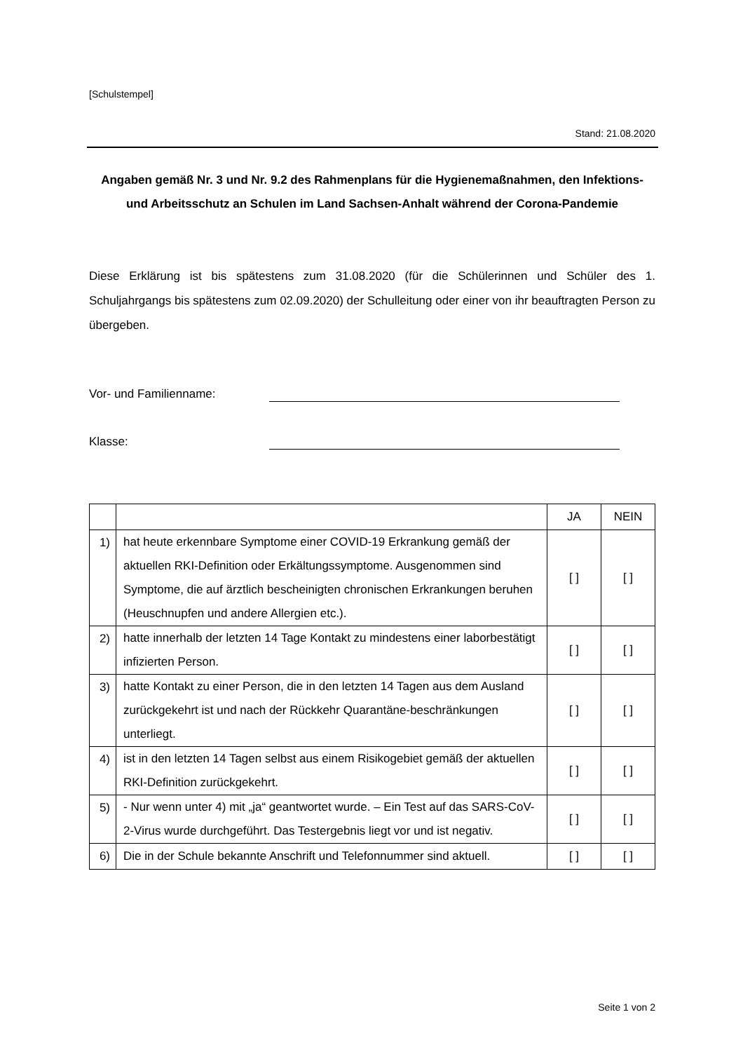[Schulstempel]
Stand: 21.08.2020
Angaben gemäß Nr. 3 und Nr. 9.2 des Rahmenplans für die Hygienemaßnahmen, den Infektions- und Arbeitsschutz an Schulen im Land Sachsen-Anhalt während der Corona-Pandemie
Diese Erklärung ist bis spätestens zum 31.08.2020 (für die Schülerinnen und Schüler des 1. Schuljahrgangs bis spätestens zum 02.09.2020) der Schulleitung oder einer von ihr beauftragten Person zu übergeben.
Vor- und Familienname:
Klasse:
| | | JA | NEIN |
| --- | --- | --- | --- |
| 1) | hat heute erkennbare Symptome einer COVID-19 Erkrankung gemäß der aktuellen RKI-Definition oder Erkältungssymptome. Ausgenommen sind Symptome, die auf ärztlich bescheinigten chronischen Erkrankungen beruhen (Heuschnupfen und andere Allergien etc.). | [ ] | [ ] |
| 2) | hatte innerhalb der letzten 14 Tage Kontakt zu mindestens einer laborbestätigt infizierten Person. | [ ] | [ ] |
| 3) | hatte Kontakt zu einer Person, die in den letzten 14 Tagen aus dem Ausland zurückgekehrt ist und nach der Rückkehr Quarantäne-beschränkungen unterliegt. | [ ] | [ ] |
| 4) | ist in den letzten 14 Tagen selbst aus einem Risikogebiet gemäß der aktuellen RKI-Definition zurückgekehrt. | [ ] | [ ] |
| 5) | - Nur wenn unter 4) mit „ja“ geantwortet wurde. – Ein Test auf das SARS-CoV-2-Virus wurde durchgeführt. Das Testergebnis liegt vor und ist negativ. | [ ] | [ ] |
| 6) | Die in der Schule bekannte Anschrift und Telefonnummer sind aktuell. | [ ] | [ ] |
Seite 1 von 2